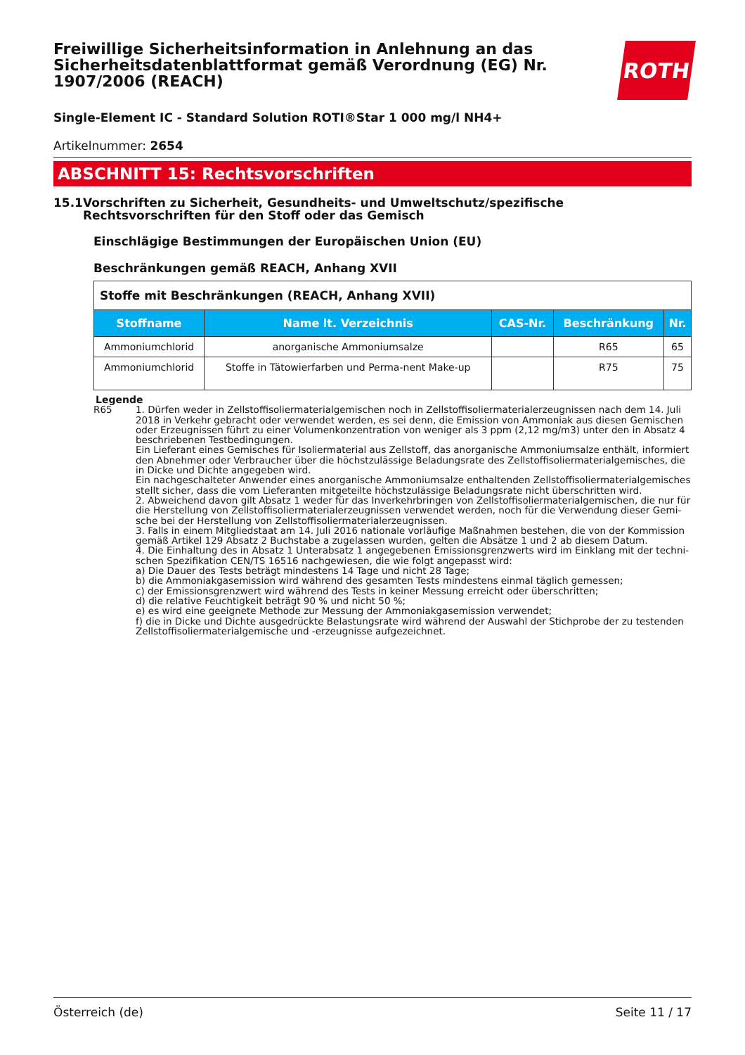ROTH
Freiwillige Sicherheitsinformation in Anlehnung an das Sicherheitsdatenblattformat gemäß Verordnung (EG) Nr. 1907/2006 (REACH)
Single-Element IC - Standard Solution ROTI®Star 1 000 mg/l NH4+
Artikelnummer: 2654
ABSCHNITT 15: Rechtsvorschriften
15.1 Vorschriften zu Sicherheit, Gesundheits- und Umweltschutz/spezifische Rechtsvorschriften für den Stoff oder das Gemisch
Einschlägige Bestimmungen der Europäischen Union (EU)
Beschränkungen gemäß REACH, Anhang XVII
| Stoffe mit Beschränkungen (REACH, Anhang XVII) | | | | |
| Stoffname | Name lt. Verzeichnis | CAS-Nr. | Beschränkung | Nr. |
| Ammoniumchlorid | anorganische Ammoniumsalze | | R65 | 65 |
| Ammoniumchlorid | Stoffe in Tätowierfarben und Perma-nent Make-up | | R75 | 75 |
Legende
R65 1. Dürfen weder in Zellstoffisoliermaterialgemischen noch in Zellstoffisoliermaterialerzeugnissen nach dem 14. Juli 2018 in Verkehr gebracht oder verwendet werden, es sei denn, die Emission von Ammoniak aus diesen Gemischen oder Erzeugnissen führt zu einer Volumenkonzentration von weniger als 3 ppm (2,12 mg/m3) unter den in Absatz 4 beschriebenen Testbedingungen.
Ein Lieferant eines Gemisches für Isoliermaterial aus Zellstoff, das anorganische Ammoniumsalze enthält, informiert den Abnehmer oder Verbraucher über die höchstzulässige Beladungsrate des Zellstoffisoliermaterialgemisches, die in Dicke und Dichte angegeben wird.
Ein nachgeschalteter Anwender eines anorganische Ammoniumsalze enthaltenden Zellstoffisoliermaterialgemisches stellt sicher, dass die vom Lieferanten mitgeteilte höchstzulässige Beladungsrate nicht überschritten wird.
2. Abweichend davon gilt Absatz 1 weder für das Inverkehrbringen von Zellstoffisoliermaterialgemischen, die nur für die Herstellung von Zellstoffisoliermaterialerzeugnissen verwendet werden, noch für die Verwendung dieser Gemi-sche bei der Herstellung von Zellstoffisoliermaterialerzeugnissen.
3. Falls in einem Mitgliedstaat am 14. Juli 2016 nationale vorläufige Maßnahmen bestehen, die von der Kommission gemäß Artikel 129 Absatz 2 Buchstabe a zugelassen wurden, gelten die Absätze 1 und 2 ab diesem Datum.
4. Die Einhaltung des in Absatz 1 Unterabsatz 1 angegebenen Emissionsgrenzwerts wird im Einklang mit der techni-schen Spezifikation CEN/TS 16516 nachgewiesen, die wie folgt angepasst wird:
a) Die Dauer des Tests beträgt mindestens 14 Tage und nicht 28 Tage;
b) die Ammoniakgasemission wird während des gesamten Tests mindestens einmal täglich gemessen;
c) der Emissionsgrenzwert wird während des Tests in keiner Messung erreicht oder überschritten;
d) die relative Feuchtigkeit beträgt 90 % und nicht 50 %;
e) es wird eine geeignete Methode zur Messung der Ammoniakgasemission verwendet;
f) die in Dicke und Dichte ausgedrückte Belastungsrate wird während der Auswahl der Stichprobe der zu testenden Zellstoffisoliermaterialgemische und -erzeugnisse aufgezeichnet.
Österreich (de) Seite 11 / 17